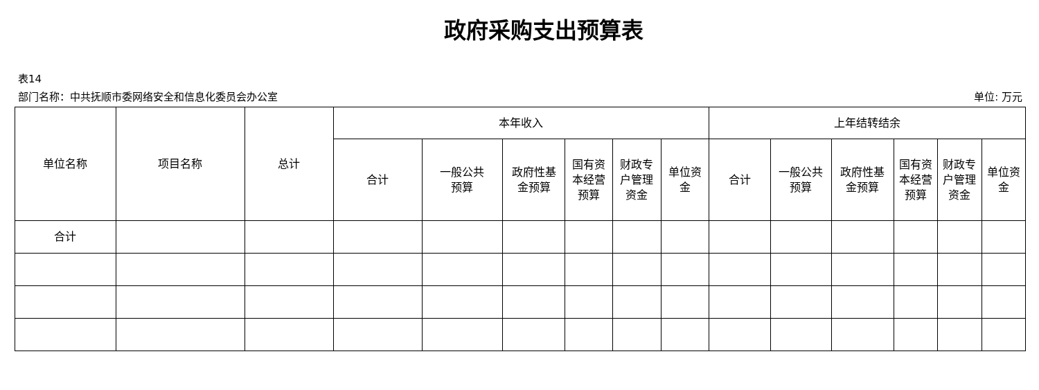政府采购支出预算表
表14
部门名称：中共抚顺市委网络安全和信息化委员会办公室 单位: 万元
| 单位名称 | 项目名称 | 总计 | 本年收入 | | | | | | 上年结转结余 | | | | | |
| --- | --- | --- | --- | --- | --- | --- | --- | --- | --- | --- | --- | --- | --- | --- |
| | | | 合计 | 一般公共 预算 | 政府性基 金预算 | 国有资 本经营 预算 | 财政专 户管理 资金 | 单位资 金 | 合计 | 一般公共 预算 | 政府性基 金预算 | 国有资 本经营 预算 | 财政专 户管理 资金 | 单位资 金 |
| 合计 | | | | | | | | | | | | | | |